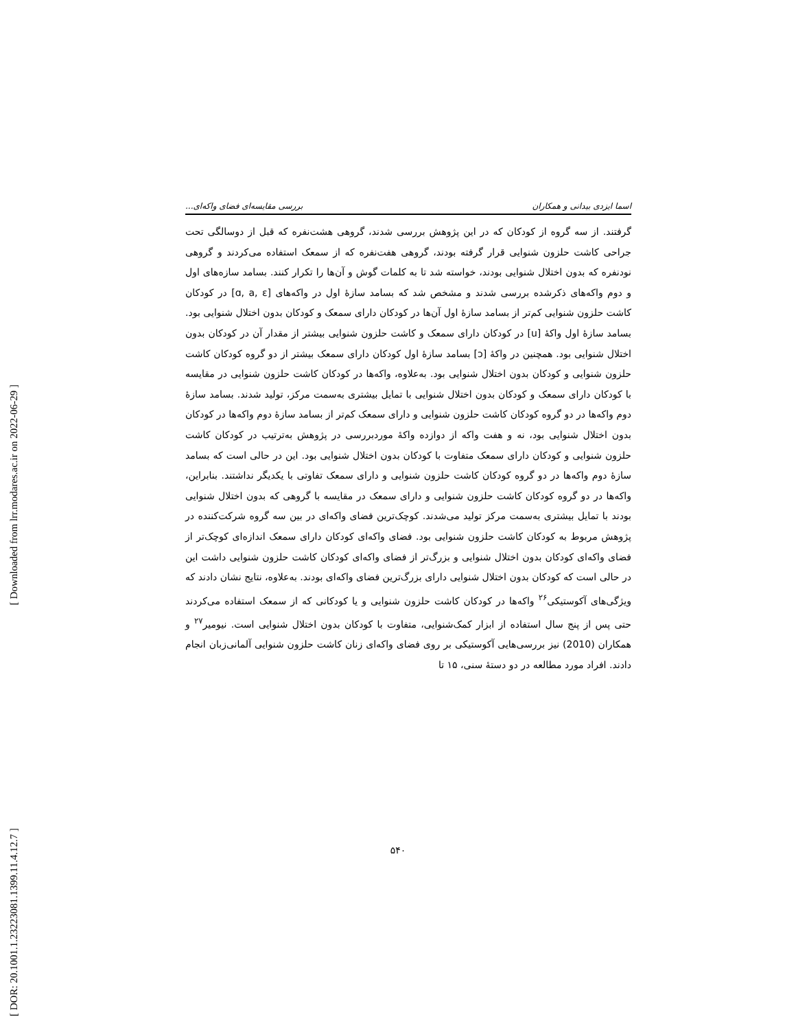[ Downloaded from lrr.modares.ac.ir on 2022-06-29 ]
[ DOR: 20.1001.1.23223081.1399.11.4.12.7 ]
اسما ایزدی بیدانی و همکاران بررسی مقایسه‌ای فضای واکه‌ای...
گرفتند. از سه گروه از کودکان که در این پژوهش بررسی شدند، گروهی هشت‌نفره که قبل از دوسالگی تحت جراحی کاشت حلزون شنوایی قرار گرفته بودند، گروهی هفت‌نفره که از سمعک استفاده می‌کردند و گروهی نودنفره که بدون اختلال شنوایی بودند، خواسته شد تا به کلمات گوش و آن‌ها را تکرار کنند. بسامد سازه‌های اول و دوم واکه‌های ذکرشده بررسی شدند و مشخص شد که بسامد سازهٔ اول در واکه‌های [ɑ, a, ɛ] در کودکان کاشت حلزون شنوایی کم‌تر از بسامد سازهٔ اول آن‌ها در کودکان دارای سمعک و کودکان بدون اختلال شنوایی بود. بسامد سازهٔ اول واکهٔ [u] در کودکان دارای سمعک و کاشت حلزون شنوایی بیشتر از مقدار آن در کودکان بدون اختلال شنوایی بود. همچنین در واکهٔ [ɔ] بسامد سازهٔ اول کودکان دارای سمعک بیشتر از دو گروه کودکان کاشت حلزون شنوایی و کودکان بدون اختلال شنوایی بود. به‌علاوه، واکه‌ها در کودکان کاشت حلزون شنوایی در مقایسه با کودکان دارای سمعک و کودکان بدون اختلال شنوایی با تمایل بیشتری به‌سمت مرکز، تولید شدند. بسامد سازهٔ دوم واکه‌ها در دو گروه کودکان کاشت حلزون شنوایی و دارای سمعک کم‌تر از بسامد سازهٔ دوم واکه‌ها در کودکان بدون اختلال شنوایی بود، نه و هفت واکه از دوازده واکهٔ موردبررسی در پژوهش به‌ترتیب در کودکان کاشت حلزون شنوایی و کودکان دارای سمعک متفاوت با کودکان بدون اختلال شنوایی بود. این در حالی است که بسامد سازهٔ دوم واکه‌ها در دو گروه کودکان کاشت حلزون شنوایی و دارای سمعک تفاوتی با یکدیگر نداشتند. بنابراین، واکه‌ها در دو گروه کودکان کاشت حلزون شنوایی و دارای سمعک در مقایسه با گروهی که بدون اختلال شنوایی بودند با تمایل بیشتری به‌سمت مرکز تولید می‌شدند. کوچک‌ترین فضای واکه‌ای در بین سه گروه شرکت‌کننده در پژوهش مربوط به کودکان کاشت حلزون شنوایی بود. فضای واکه‌ای کودکان دارای سمعک اندازه‌ای کوچک‌تر از فضای واکه‌ای کودکان بدون اختلال شنوایی و بزرگ‌تر از فضای واکه‌ای کودکان کاشت حلزون شنوایی داشت این در حالی است که کودکان بدون اختلال شنوایی دارای بزرگ‌ترین فضای واکه‌ای بودند. به‌علاوه، نتایج نشان دادند که ویژگی‌های آکوستیکی<sup>۲۶</sup> واکه‌ها در کودکان کاشت حلزون شنوایی و یا کودکانی که از سمعک استفاده می‌کردند حتی پس از پنج سال استفاده از ابزار کمک‌شنوایی، متفاوت با کودکان بدون اختلال شنوایی است. نیومیر<sup>۲۷</sup> و همکاران (2010) نیز بررسی‌هایی آکوستیکی بر روی فضای واکه‌ای زنان کاشت حلزون شنوایی آلمانی‌زبان انجام دادند. افراد مورد مطالعه در دو دستهٔ سنی، ۱۵ تا
۵۴۰